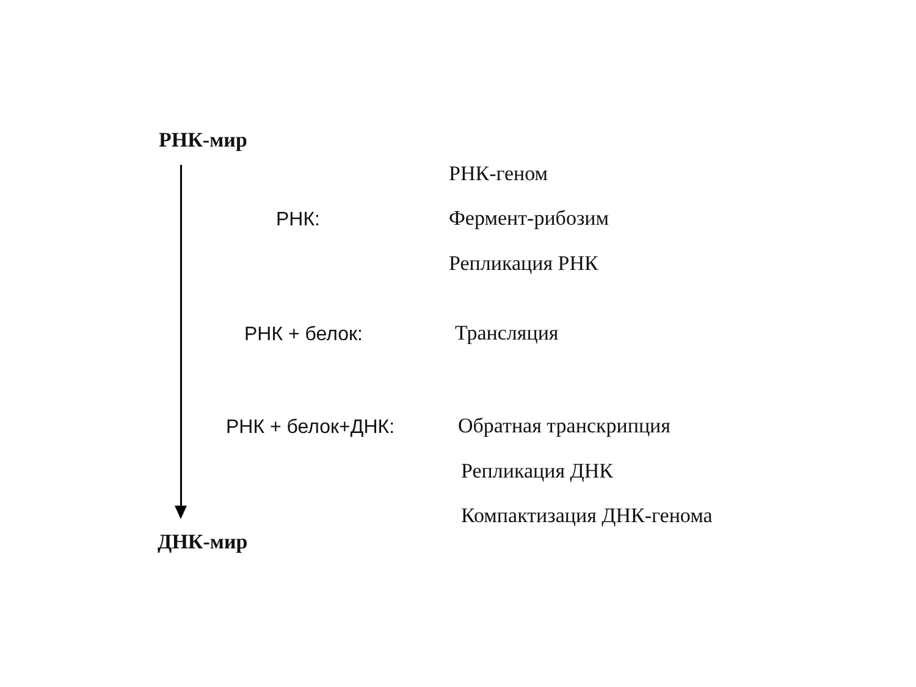РНК-мир
РНК-геном
РНК: Фермент-рибозим
Репликация РНК
РНК + белок: Трансляция
РНК + белок+ДНК: Обратная транскрипция
Репликация ДНК
Компактизация ДНК-генома
ДНК-мир